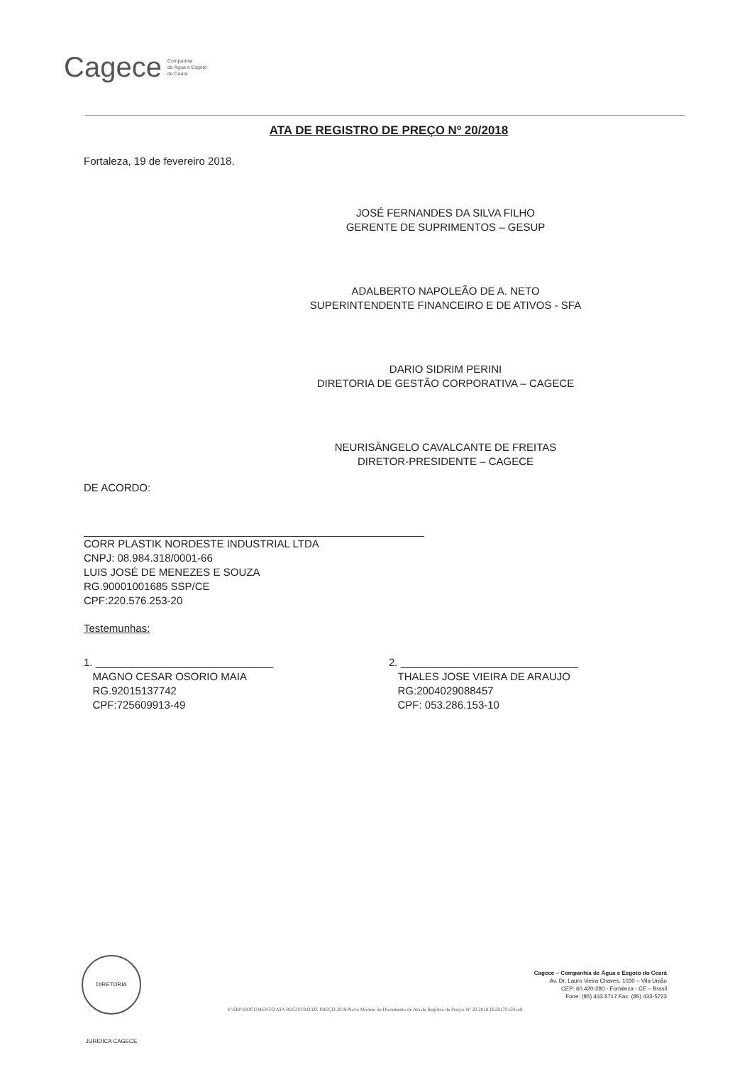Cagece Companhia
de Água e Esgoto
do Ceara
ATA DE REGISTRO DE PREÇO Nº 20/2018
Fortaleza, 19 de fevereiro 2018.
JOSÉ FERNANDES DA SILVA FILHO
GERENTE DE SUPRIMENTOS – GESUP
ADALBERTO NAPOLEÃO DE A. NETO
SUPERINTENDENTE FINANCEIRO E DE ATIVOS - SFA
DARIO SIDRIM PERINI
DIRETORIA DE GESTÃO CORPORATIVA – CAGECE
NEURISÂNGELO CAVALCANTE DE FREITAS
DIRETOR-PRESIDENTE – CAGECE
DE ACORDO:
CORR PLASTIK NORDESTE INDUSTRIAL LTDA
CNPJ: 08.984.318/0001-66
LUIS JOSÉ DE MENEZES E SOUZA
RG.90001001685 SSP/CE
CPF:220.576.253-20
Testemunhas:
1. ______________________________
MAGNO CESAR OSORIO MAIA
RG.92015137742
CPF:725609913-49
2. ______________________________
THALES JOSE VIEIRA DE ARAUJO
RG:2004029088457
CPF: 053.286.153-10
DIRETORIA JURIDICA CAGECE
Cagece – Companhia de Água e Esgoto do Ceará
Av. Dr. Lauro Vieira Chaves, 1030 – Vila União
CEP: 60.420-280 - Fortaleza - CE – Brasil
Fone: (85) 433.5717 Fax: (85) 433-5723
Y:\SRP\DOCUMENTO ATA REGISTRO DE PREÇO 2018\Novo Modelo de Documento de Ata de Registro de Preços Nº 20 2018 PE20170159.odt